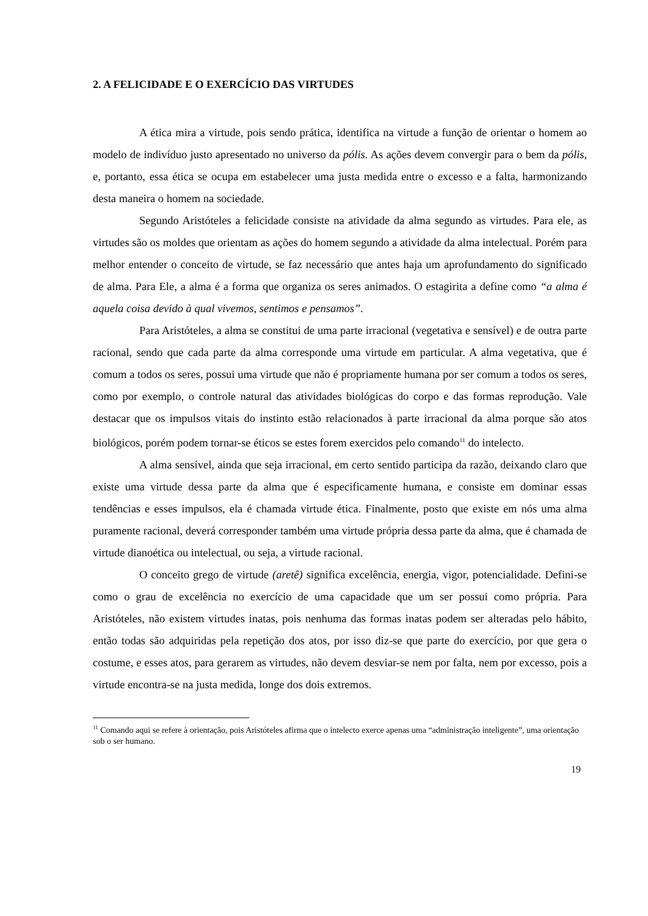2. A FELICIDADE E O EXERCÍCIO DAS VIRTUDES
A ética mira a virtude, pois sendo prática, identifica na virtude a função de orientar o homem ao modelo de indivíduo justo apresentado no universo da pólis. As ações devem convergir para o bem da pólis, e, portanto, essa ética se ocupa em estabelecer uma justa medida entre o excesso e a falta, harmonizando desta maneira o homem na sociedade.
Segundo Aristóteles a felicidade consiste na atividade da alma segundo as virtudes. Para ele, as virtudes são os moldes que orientam as ações do homem segundo a atividade da alma intelectual. Porém para melhor entender o conceito de virtude, se faz necessário que antes haja um aprofundamento do significado de alma. Para Ele, a alma é a forma que organiza os seres animados. O estagirita a define como “a alma é aquela coisa devido à qual vivemos, sentimos e pensamos”.
Para Aristóteles, a alma se constitui de uma parte irracional (vegetativa e sensível) e de outra parte racional, sendo que cada parte da alma corresponde uma virtude em particular. A alma vegetativa, que é comum a todos os seres, possui uma virtude que não é propriamente humana por ser comum a todos os seres, como por exemplo, o controle natural das atividades biológicas do corpo e das formas reprodução. Vale destacar que os impulsos vitais do instinto estão relacionados à parte irracional da alma porque são atos biológicos, porém podem tornar-se éticos se estes forem exercidos pelo comando<sup>11</sup> do intelecto.
A alma sensível, ainda que seja irracional, em certo sentido participa da razão, deixando claro que existe uma virtude dessa parte da alma que é especificamente humana, e consiste em dominar essas tendências e esses impulsos, ela é chamada virtude ética. Finalmente, posto que existe em nós uma alma puramente racional, deverá corresponder também uma virtude própria dessa parte da alma, que é chamada de virtude dianoética ou intelectual, ou seja, a virtude racional.
O conceito grego de virtude (aretê) significa excelência, energia, vigor, potencialidade. Defini-se como o grau de excelência no exercício de uma capacidade que um ser possui como própria. Para Aristóteles, não existem virtudes inatas, pois nenhuma das formas inatas podem ser alteradas pelo hábito, então todas são adquiridas pela repetição dos atos, por isso diz-se que parte do exercício, por que gera o costume, e esses atos, para gerarem as virtudes, não devem desviar-se nem por falta, nem por excesso, pois a virtude encontra-se na justa medida, longe dos dois extremos.
<sup>11</sup> Comando aqui se refere à orientação, pois Aristóteles afirma que o intelecto exerce apenas uma “administração inteligente”, uma orientação sob o ser humano.
19